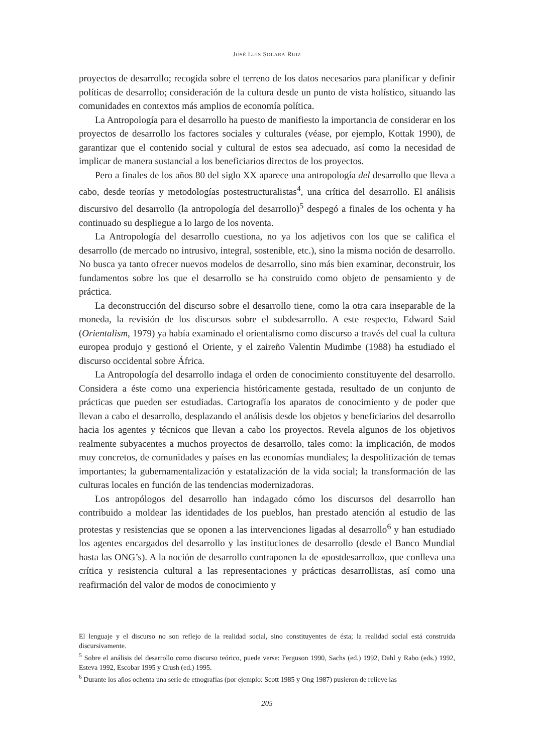JOSÉ LUIS SOLARA RUIZ
proyectos de desarrollo; recogida sobre el terreno de los datos necesarios para planificar y definir políticas de desarrollo; consideración de la cultura desde un punto de vista holístico, situando las comunidades en contextos más amplios de economía política.
La Antropología para el desarrollo ha puesto de manifiesto la importancia de considerar en los proyectos de desarrollo los factores sociales y culturales (véase, por ejemplo, Kottak 1990), de garantizar que el contenido social y cultural de estos sea adecuado, así como la necesidad de implicar de manera sustancial a los beneficiarios directos de los proyectos.
Pero a finales de los años 80 del siglo XX aparece una antropología del desarrollo que lleva a cabo, desde teorías y metodologías postestructuralistas<sup>4</sup>, una crítica del desarrollo. El análisis discursivo del desarrollo (la antropología del desarrollo)<sup>5</sup> despegó a finales de los ochenta y ha continuado su despliegue a lo largo de los noventa.
La Antropología del desarrollo cuestiona, no ya los adjetivos con los que se califica el desarrollo (de mercado no intrusivo, integral, sostenible, etc.), sino la misma noción de desarrollo. No busca ya tanto ofrecer nuevos modelos de desarrollo, sino más bien examinar, deconstruir, los fundamentos sobre los que el desarrollo se ha construido como objeto de pensamiento y de práctica.
La deconstrucción del discurso sobre el desarrollo tiene, como la otra cara inseparable de la moneda, la revisión de los discursos sobre el subdesarrollo. A este respecto, Edward Said (Orientalism, 1979) ya había examinado el orientalismo como discurso a través del cual la cultura europea produjo y gestionó el Oriente, y el zaireño Valentin Mudimbe (1988) ha estudiado el discurso occidental sobre África.
La Antropología del desarrollo indaga el orden de conocimiento constituyente del desarrollo. Considera a éste como una experiencia históricamente gestada, resultado de un conjunto de prácticas que pueden ser estudiadas. Cartografía los aparatos de conocimiento y de poder que llevan a cabo el desarrollo, desplazando el análisis desde los objetos y beneficiarios del desarrollo hacia los agentes y técnicos que llevan a cabo los proyectos. Revela algunos de los objetivos realmente subyacentes a muchos proyectos de desarrollo, tales como: la implicación, de modos muy concretos, de comunidades y países en las economías mundiales; la despolitización de temas importantes; la gubernamentalización y estatalización de la vida social; la transformación de las culturas locales en función de las tendencias modernizadoras.
Los antropólogos del desarrollo han indagado cómo los discursos del desarrollo han contribuido a moldear las identidades de los pueblos, han prestado atención al estudio de las protestas y resistencias que se oponen a las intervenciones ligadas al desarrollo<sup>6</sup> y han estudiado los agentes encargados del desarrollo y las instituciones de desarrollo (desde el Banco Mundial hasta las ONG’s). A la noción de desarrollo contraponen la de «postdesarrollo», que conlleva una crítica y resistencia cultural a las representaciones y prácticas desarrollistas, así como una reafirmación del valor de modos de conocimiento y
El lenguaje y el discurso no son reflejo de la realidad social, sino constituyentes de ésta; la realidad social está construida discursivamente.
<sup>5</sup> Sobre el análisis del desarrollo como discurso teórico, puede verse: Ferguson 1990, Sachs (ed.) 1992, Dahl y Rabo (eds.) 1992, Esteva 1992, Escobar 1995 y Crush (ed.) 1995.
<sup>6</sup> Durante los años ochenta una serie de etnografías (por ejemplo: Scott 1985 y Ong 1987) pusieron de relieve las
205